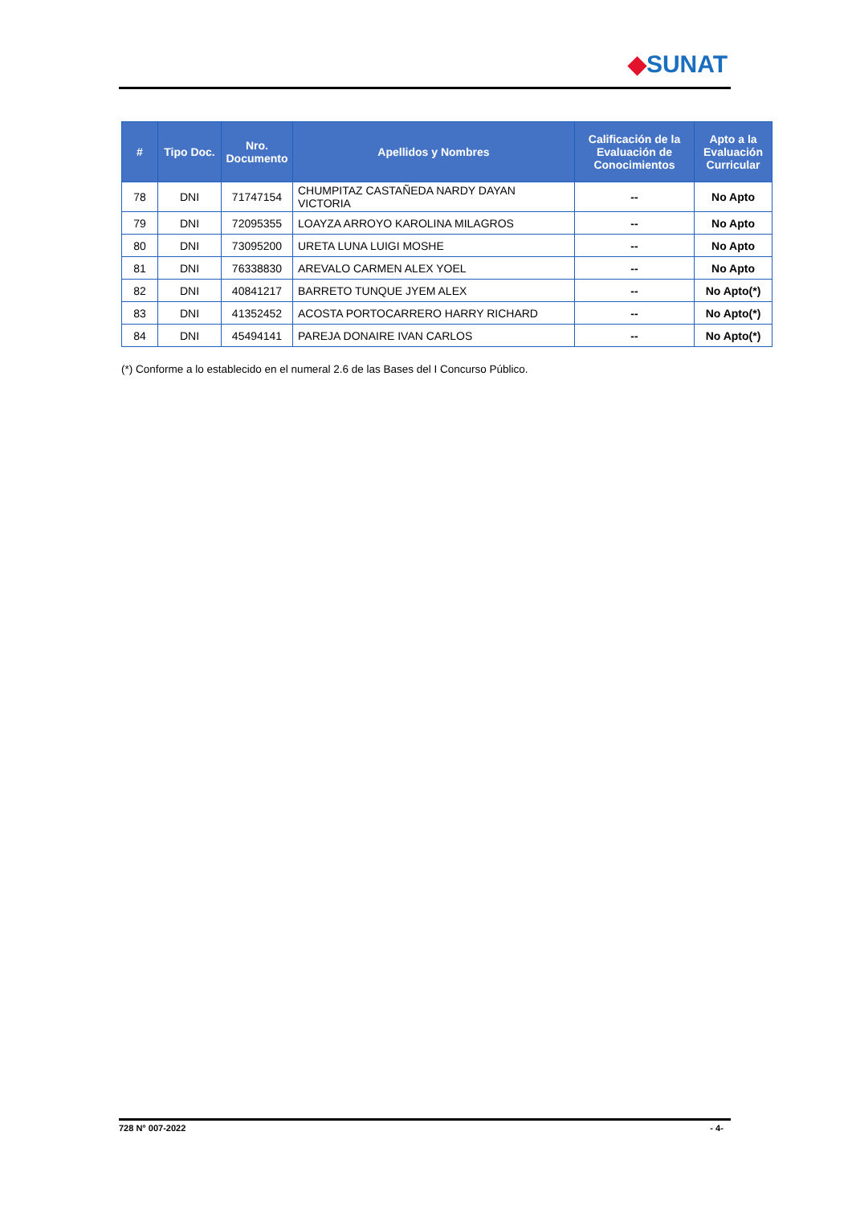◆SUNAT
| # | Tipo Doc. | Nro. Documento | Apellidos y Nombres | Calificación de la Evaluación de Conocimientos | Apto a la Evaluación Curricular |
| --- | --- | --- | --- | --- | --- |
| 78 | DNI | 71747154 | CHUMPITAZ CASTAÑEDA NARDY DAYAN VICTORIA | -- | No Apto |
| 79 | DNI | 72095355 | LOAYZA ARROYO KAROLINA MILAGROS | -- | No Apto |
| 80 | DNI | 73095200 | URETA LUNA LUIGI MOSHE | -- | No Apto |
| 81 | DNI | 76338830 | AREVALO CARMEN ALEX YOEL | -- | No Apto |
| 82 | DNI | 40841217 | BARRETO TUNQUE JYEM ALEX | -- | No Apto(*) |
| 83 | DNI | 41352452 | ACOSTA PORTOCARRERO HARRY RICHARD | -- | No Apto(*) |
| 84 | DNI | 45494141 | PAREJA DONAIRE IVAN CARLOS | -- | No Apto(*) |
(*) Conforme a lo establecido en el numeral 2.6 de las Bases del I Concurso Público.
728 N° 007-2022 - 4-